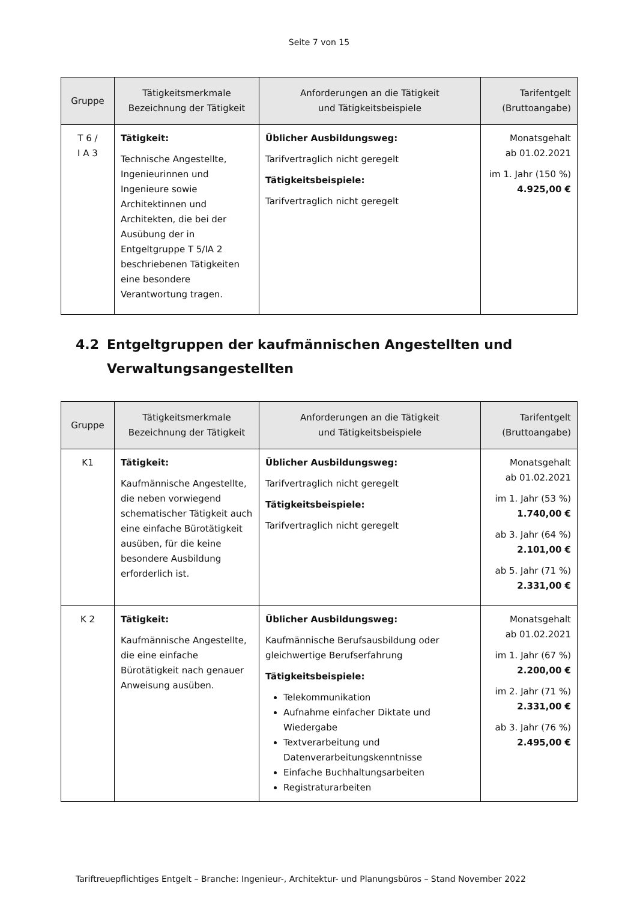Seite 7 von 15
| Gruppe | Tätigkeitsmerkmale Bezeichnung der Tätigkeit | Anforderungen an die Tätigkeit und Tätigkeitsbeispiele | Tarifentgelt (Bruttoangabe) |
| --- | --- | --- | --- |
| T 6 / I A 3 | Tätigkeit: Technische Angestellte, Ingenieurinnen und Ingenieure sowie Architektinnen und Architekten, die bei der Ausübung der in Entgeltgruppe T 5/IA 2 beschriebenen Tätigkeiten eine besondere Verantwortung tragen. | Üblicher Ausbildungsweg: Tarifvertraglich nicht geregelt Tätigkeitsbeispiele: Tarifvertraglich nicht geregelt | Monatsgehalt ab 01.02.2021 im 1. Jahr (150 %) 4.925,00 € |
4.2 Entgeltgruppen der kaufmännischen Angestellten und
Verwaltungsangestellten
| Gruppe | Tätigkeitsmerkmale Bezeichnung der Tätigkeit | Anforderungen an die Tätigkeit und Tätigkeitsbeispiele | Tarifentgelt (Bruttoangabe) |
| --- | --- | --- | --- |
| K1 | Tätigkeit: Kaufmännische Angestellte, die neben vorwiegend schematischer Tätigkeit auch eine einfache Bürotätigkeit ausüben, für die keine besondere Ausbildung erforderlich ist. | Üblicher Ausbildungsweg: Tarifvertraglich nicht geregelt Tätigkeitsbeispiele: Tarifvertraglich nicht geregelt | Monatsgehalt ab 01.02.2021 im 1. Jahr (53 %) 1.740,00 € ab 3. Jahr (64 %) 2.101,00 € ab 5. Jahr (71 %) 2.331,00 € |
| K 2 | Tätigkeit: Kaufmännische Angestellte, die eine einfache Bürotätigkeit nach genauer Anweisung ausüben. | Üblicher Ausbildungsweg: Kaufmännische Berufsausbildung oder gleichwertige Berufserfahrung Tätigkeitsbeispiele: Telekommunikation Aufnahme einfacher Diktate und Wiedergabe Textverarbeitung und Datenverarbeitungskenntnisse Einfache Buchhaltungsarbeiten Registraturarbeiten | Monatsgehalt ab 01.02.2021 im 1. Jahr (67 %) 2.200,00 € im 2. Jahr (71 %) 2.331,00 € ab 3. Jahr (76 %) 2.495,00 € |
Tariftreuepflichtiges Entgelt – Branche: Ingenieur-, Architektur- und Planungsbüros – Stand November 2022